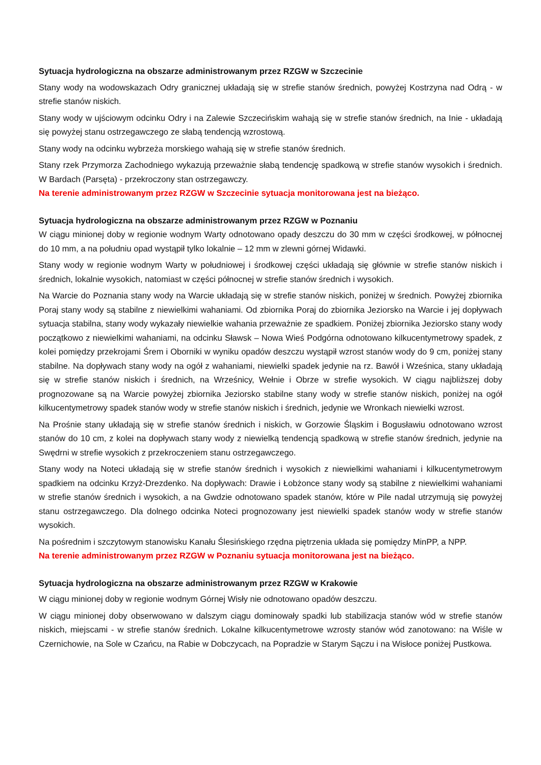Sytuacja hydrologiczna na obszarze administrowanym przez RZGW w Szczecinie
Stany wody na wodowskazach Odry granicznej układają się w strefie stanów średnich, powyżej Kostrzyna nad Odrą - w strefie stanów niskich.
Stany wody w ujściowym odcinku Odry i na Zalewie Szczecińskim wahają się w strefie stanów średnich, na Inie - układają się powyżej stanu ostrzegawczego ze słabą tendencją wzrostową.
Stany wody na odcinku wybrzeża morskiego wahają się w strefie stanów średnich.
Stany rzek Przymorza Zachodniego wykazują przeważnie słabą tendencję spadkową w strefie stanów wysokich i średnich. W Bardach (Parsęta) - przekroczony stan ostrzegawczy.
Na terenie administrowanym przez RZGW w Szczecinie sytuacja monitorowana jest na bieżąco.
Sytuacja hydrologiczna na obszarze administrowanym przez RZGW w Poznaniu
W ciągu minionej doby w regionie wodnym Warty odnotowano opady deszczu do 30 mm w części środkowej, w północnej do 10 mm, a na południu opad wystąpił tylko lokalnie – 12 mm w zlewni górnej Widawki.
Stany wody w regionie wodnym Warty w południowej i środkowej części układają się głównie w strefie stanów niskich i średnich, lokalnie wysokich, natomiast w części północnej w strefie stanów średnich i wysokich.
Na Warcie do Poznania stany wody na Warcie układają się w strefie stanów niskich, poniżej w średnich. Powyżej zbiornika Poraj stany wody są stabilne z niewielkimi wahaniami. Od zbiornika Poraj do zbiornika Jeziorsko na Warcie i jej dopływach sytuacja stabilna, stany wody wykazały niewielkie wahania przeważnie ze spadkiem. Poniżej zbiornika Jeziorsko stany wody początkowo z niewielkimi wahaniami, na odcinku Sławsk – Nowa Wieś Podgórna odnotowano kilkucentymetrowy spadek, z kolei pomiędzy przekrojami Śrem i Oborniki w wyniku opadów deszczu wystąpił wzrost stanów wody do 9 cm, poniżej stany stabilne. Na dopływach stany wody na ogół z wahaniami, niewielki spadek jedynie na rz. Bawół i Wześnica, stany układają się w strefie stanów niskich i średnich, na Wrześnicy, Wełnie i Obrze w strefie wysokich. W ciągu najbliższej doby prognozowane są na Warcie powyżej zbiornika Jeziorsko stabilne stany wody w strefie stanów niskich, poniżej na ogół kilkucentymetrowy spadek stanów wody w strefie stanów niskich i średnich, jedynie we Wronkach niewielki wzrost.
Na Prośnie stany układają się w strefie stanów średnich i niskich, w Gorzowie Śląskim i Bogusławiu odnotowano wzrost stanów do 10 cm, z kolei na dopływach stany wody z niewielką tendencją spadkową w strefie stanów średnich, jedynie na Swędrni w strefie wysokich z przekroczeniem stanu ostrzegawczego.
Stany wody na Noteci układają się w strefie stanów średnich i wysokich z niewielkimi wahaniami i kilkucentymetrowym spadkiem na odcinku Krzyż-Drezdenko. Na dopływach: Drawie i Łobżonce stany wody są stabilne z niewielkimi wahaniami w strefie stanów średnich i wysokich, a na Gwdzie odnotowano spadek stanów, które w Pile nadal utrzymują się powyżej stanu ostrzegawczego. Dla dolnego odcinka Noteci prognozowany jest niewielki spadek stanów wody w strefie stanów wysokich.
Na pośrednim i szczytowym stanowisku Kanału Ślesińskiego rzędna piętrzenia układa się pomiędzy MinPP, a NPP.
Na terenie administrowanym przez RZGW w Poznaniu sytuacja monitorowana jest na bieżąco.
Sytuacja hydrologiczna na obszarze administrowanym przez RZGW w Krakowie
W ciągu minionej doby w regionie wodnym Górnej Wisły nie odnotowano opadów deszczu.
W ciągu minionej doby obserwowano w dalszym ciągu dominowały spadki lub stabilizacja stanów wód w strefie stanów niskich, miejscami - w strefie stanów średnich. Lokalne kilkucentymetrowe wzrosty stanów wód zanotowano: na Wiśle w Czernichowie, na Sole w Czańcu, na Rabie w Dobczycach, na Popradzie w Starym Sączu i na Wisłoce poniżej Pustkowa.